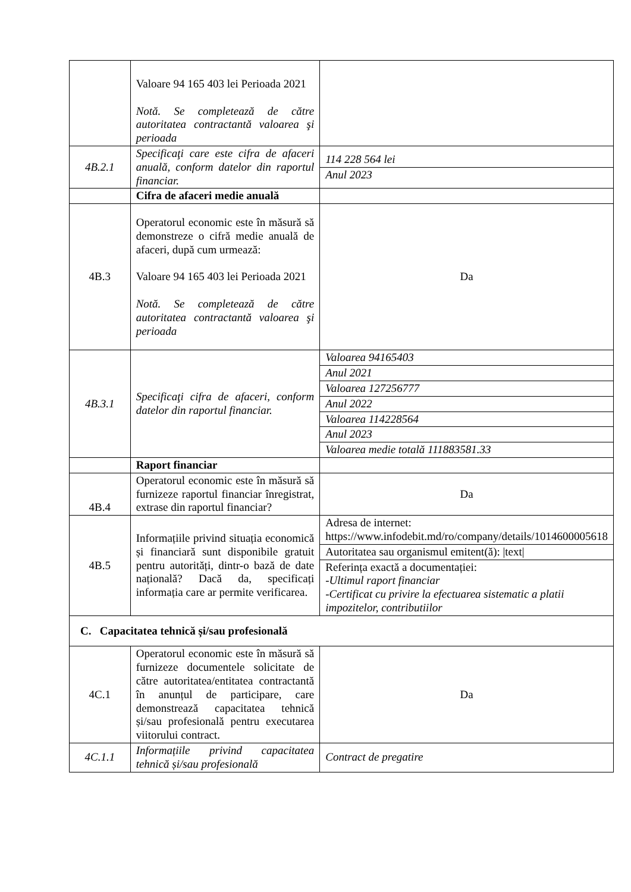| | Valoare 94 165 403 lei Perioada 2021 Notă. Se completează de către autoritatea contractantă valoarea şi perioada | |
| 4B.2.1 | Specificaţi care este cifra de afaceri anuală, conform datelor din raportul financiar. | 114 228 564 lei Anul 2023 |
| | Cifra de afaceri medie anuală | |
| 4B.3 | Operatorul economic este în măsură să demonstreze o cifră medie anuală de afaceri, după cum urmează: Valoare 94 165 403 lei Perioada 2021 Notă. Se completează de către autoritatea contractantă valoarea şi perioada | Da |
| 4B.3.1 | Specificaţi cifra de afaceri, conform datelor din raportul financiar. | Valoarea 94165403 Anul 2021 Valoarea 127256777 Anul 2022 Valoarea 114228564 Anul 2023 Valoarea medie totală 111883581.33 |
| | Raport financiar | |
| 4B.4 | Operatorul economic este în măsură să furnizeze raportul financiar înregistrat, extrase din raportul financiar? | Da |
| 4B.5 | Informațiile privind situația economică și financiară sunt disponibile gratuit pentru autorități, dintr-o bază de date națională? Dacă da, specificați informația care ar permite verificarea. | Adresa de internet: https://www.infodebit.md/ro/company/details/1014600005618 Autoritatea sau organismul emitent(ă): /text/ Referința exactă a documentației: -Ultimul raport financiar -Certificat cu privire la efectuarea sistematic a platii impozitelor, contributiilor |
| C. Capacitatea tehnică și/sau profesională | | |
| 4C.1 | Operatorul economic este în măsură să furnizeze documentele solicitate de către autoritatea/entitatea contractantă în anunțul de participare, care demonstrează capacitatea tehnică și/sau profesională pentru executarea viitorului contract. | Da |
| 4C.1.1 | Informațiile privind capacitatea tehnică și/sau profesională | Contract de pregatire |